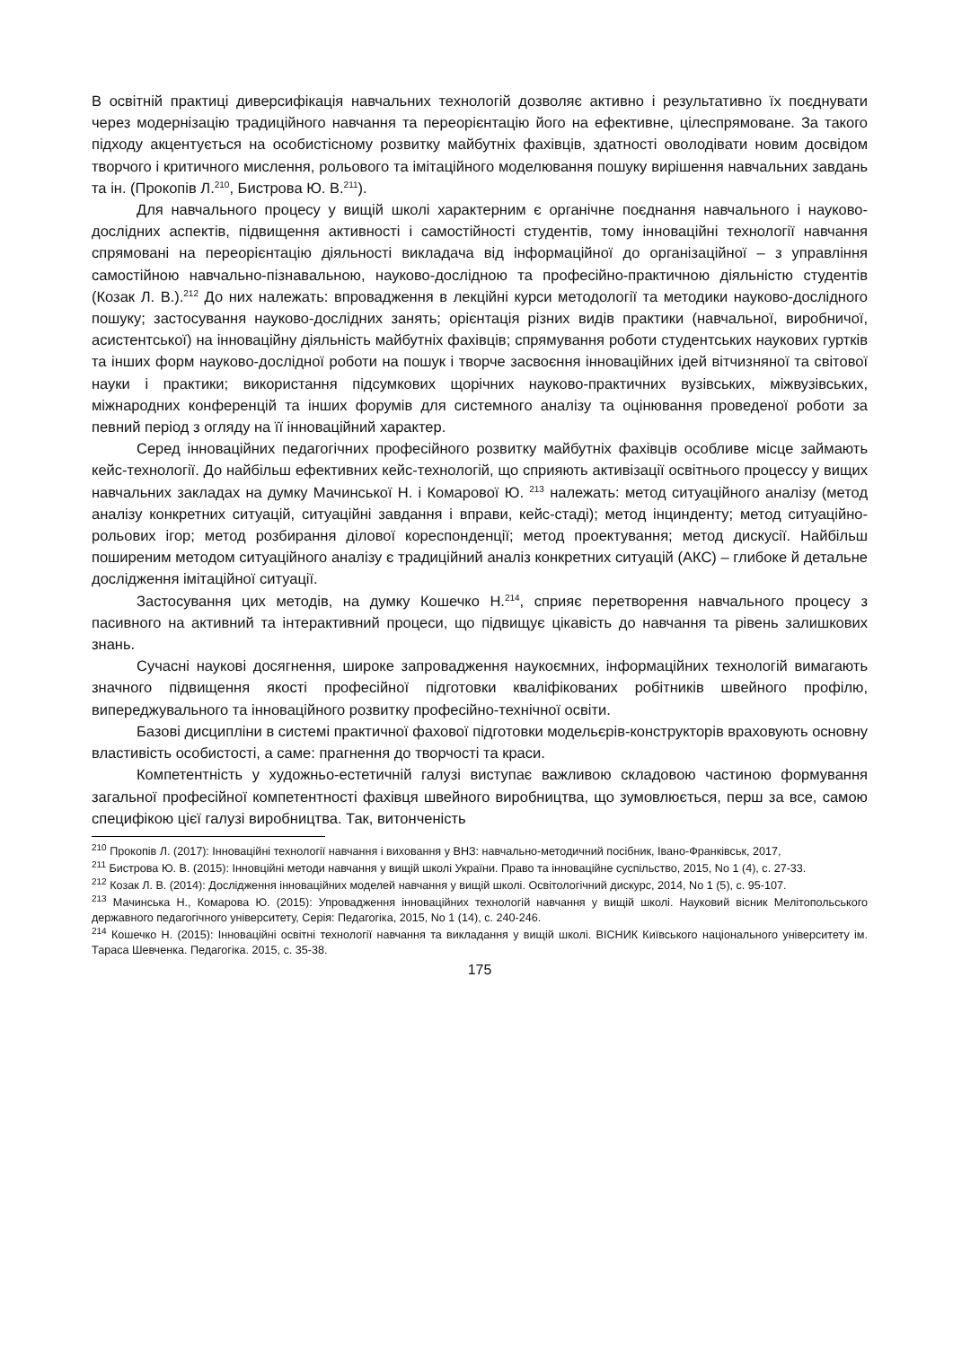В освітній практиці диверсифікація навчальних технологій дозволяє активно і результативно їх поєднувати через модернізацію традиційного навчання та переорієнтацію його на ефективне, цілеспрямоване. За такого підходу акцентується на особистісному розвитку майбутніх фахівців, здатності оволодівати новим досвідом творчого і критичного мислення, рольового та імітаційного моделювання пошуку вирішення навчальних завдань та ін. (Прокопів Л.<sup>210</sup>, Бистрова Ю. В.<sup>211</sup>).
Для навчального процесу у вищій школі характерним є органічне поєднання навчального і науково-дослідних аспектів, підвищення активності і самостійності студентів, тому інноваційні технології навчання спрямовані на переорієнтацію діяльності викладача від інформаційної до організаційної – з управління самостійною навчально-пізнавальною, науково-дослідною та професійно-практичною діяльністю студентів (Козак Л. В.).<sup>212</sup> До них належать: впровадження в лекційні курси методології та методики науково-дослідного пошуку; застосування науково-дослідних занять; орієнтація різних видів практики (навчальної, виробничої, асистентської) на інноваційну діяльність майбутніх фахівців; спрямування роботи студентських наукових гуртків та інших форм науково-дослідної роботи на пошук і творче засвоєння інноваційних ідей вітчизняної та світової науки і практики; використання підсумкових щорічних науково-практичних вузівських, міжвузівських, міжнародних конференцій та інших форумів для системного аналізу та оцінювання проведеної роботи за певний період з огляду на її інноваційний характер.
Серед інноваційних педагогічних професійного розвитку майбутніх фахівців особливе місце займають кейс-технології. До найбільш ефективних кейс-технологій, що сприяють активізації освітнього процессу у вищих навчальних закладах на думку Мачинської Н. і Комарової Ю. <sup>213</sup> належать: метод ситуаційного аналізу (метод аналізу конкретних ситуацій, ситуаційні завдання і вправи, кейс-стаді); метод інцинденту; метод ситуаційно-рольових ігор; метод розбирання ділової кореспонденції; метод проектування; метод дискусії. Найбільш поширеним методом ситуаційного аналізу є традиційний аналіз конкретних ситуацій (АКС) – глибоке й детальне дослідження імітаційної ситуації.
Застосування цих методів, на думку Кошечко Н.<sup>214</sup>, сприяє перетворення навчального процесу з пасивного на активний та інтерактивний процеси, що підвищує цікавість до навчання та рівень залишкових знань.
Сучасні наукові досягнення, широке запровадження наукоємних, інформаційних технологій вимагають значного підвищення якості професійної підготовки кваліфікованих робітників швейного профілю, випереджувального та інноваційного розвитку професійно-технічної освіти.
Базові дисципліни в системі практичної фахової підготовки модельєрів-конструкторів враховують основну властивість особистості, а саме: прагнення до творчості та краси.
Компетентність у художньо-естетичній галузі виступає важливою складовою частиною формування загальної професійної компетентності фахівця швейного виробництва, що зумовлюється, перш за все, самою специфікою цієї галузі виробництва. Так, витонченість
<sup>210</sup> Прокопів Л. (2017): Інноваційні технології навчання і виховання у ВНЗ: навчально-методичний посібник, Івано-Франківськ, 2017,
<sup>211</sup> Бистрова Ю. В. (2015): Інновційні методи навчання у вищій школі України. Право та інноваційне суспільство, 2015, No 1 (4), с. 27-33.
<sup>212</sup> Козак Л. В. (2014): Дослідження інноваційних моделей навчання у вищій школі. Освітологічний дискурс, 2014, No 1 (5), с. 95-107.
<sup>213</sup> Мачинська Н., Комарова Ю. (2015): Упровадження інноваційних технологій навчання у вищій школі. Науковий вісник Мелітопольського державного педагогічного університету, Серія: Педагогіка, 2015, No 1 (14), с. 240-246.
<sup>214</sup> Кошечко Н. (2015): Інноваційні освітні технології навчання та викладання у вищій школі. ВІСНИК Київського національного університету ім. Тараса Шевченка. Педагогіка. 2015, с. 35-38.
175